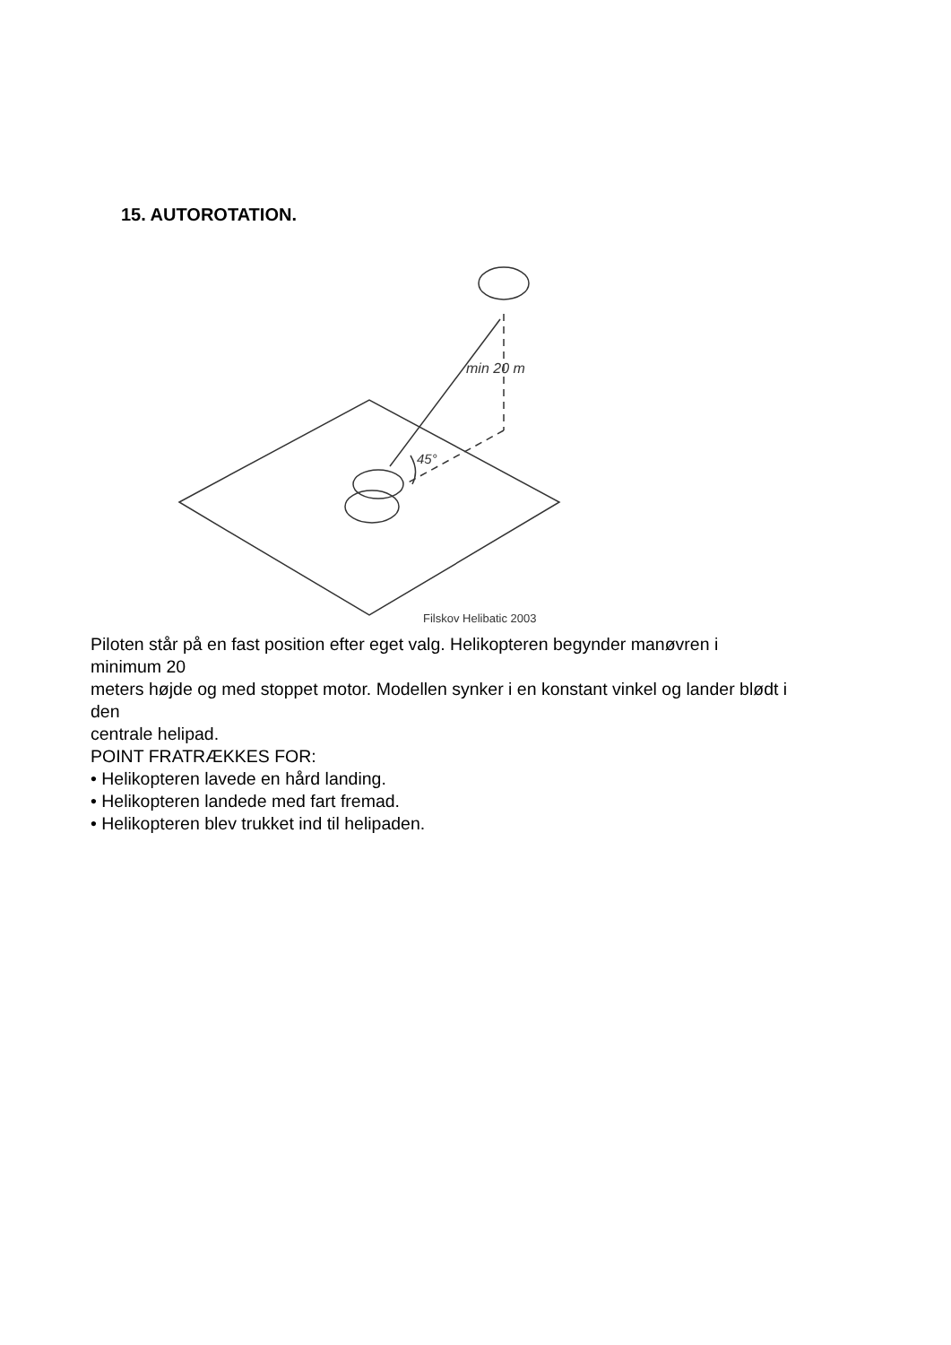15. AUTOROTATION.
min 20 m
45°
Filskov Helibatic 2003
Piloten står på en fast position efter eget valg. Helikopteren begynder manøvren i
minimum 20
meters højde og med stoppet motor. Modellen synker i en konstant vinkel og lander blødt i
den
centrale helipad.
POINT FRATRÆKKES FOR:
• Helikopteren lavede en hård landing.
• Helikopteren landede med fart fremad.
• Helikopteren blev trukket ind til helipaden.